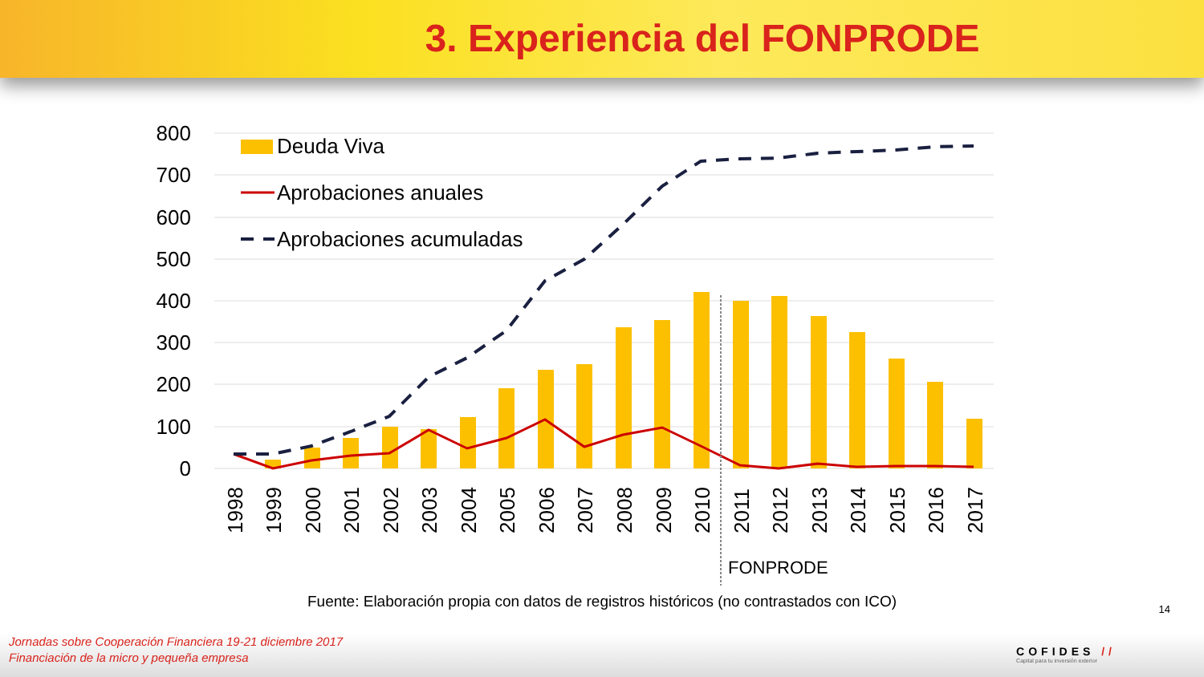3. Experiencia del FONPRODE
800
700
600
500
400
300
200
100
0
Deuda Viva
Aprobaciones anuales
Aprobaciones acumuladas
1998
1999
2000
2001
2002
2003
2004
2005
2006
2007
2008
2009
2010
2011
2012
2013
2014
2015
2016
2017
FONPRODE
Fuente: Elaboración propia con datos de registros históricos (no contrastados con ICO)
14
Jornadas sobre Cooperación Financiera 19-21 diciembre 2017
Financiación de la micro y pequeña empresa
COFIDES //
Capital para tu inversión exterior